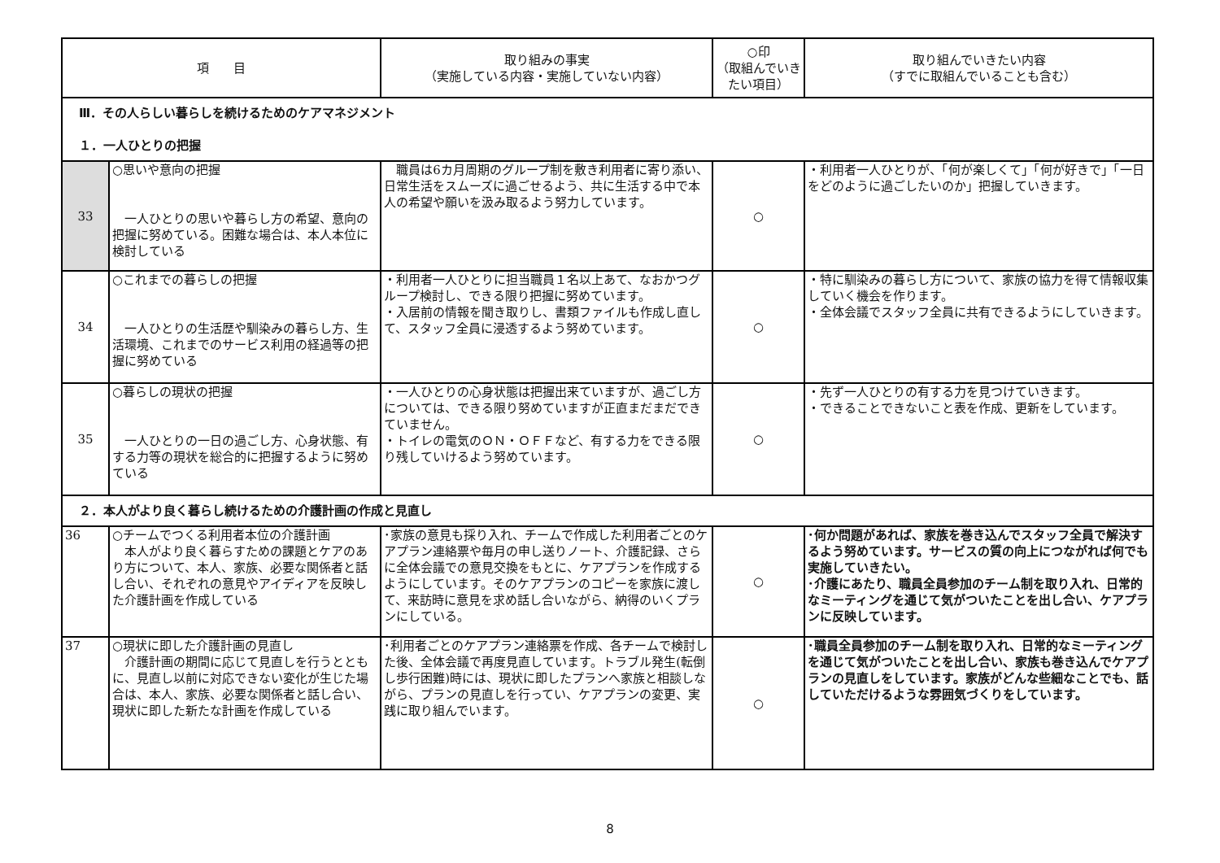| 項 目 | | 取り組みの事実 （実施している内容・実施していない内容） | ○印 （取組んでいきたい項目） | 取り組んでいきたい内容 （すでに取組んでいることも含む） |
| --- | --- | --- | --- | --- |
| Ⅲ．その人らしい暮らしを続けるためのケアマネジメント １．一人ひとりの把握 | | | | |
| 33 | ○思いや意向の把握 一人ひとりの思いや暮らし方の希望、意向の把握に努めている。困難な場合は、本人本位に検討している | 職員は6カ月周期のグループ制を敷き利用者に寄り添い、日常生活をスムーズに過ごせるよう、共に生活する中で本人の希望や願いを汲み取るよう努力しています。 | ○ | ・利用者一人ひとりが、「何が楽しくて」「何が好きで」「一日をどのように過ごしたいのか」把握していきます。 |
| 34 | ○これまでの暮らしの把握 一人ひとりの生活歴や馴染みの暮らし方、生活環境、これまでのサービス利用の経過等の把握に努めている | ・利用者一人ひとりに担当職員１名以上あて、なおかつグループ検討し、できる限り把握に努めています。 ・入居前の情報を聞き取りし、書類ファイルも作成し直して、スタッフ全員に浸透するよう努めています。 | ○ | ・特に馴染みの暮らし方について、家族の協力を得て情報収集していく機会を作ります。 ・全体会議でスタッフ全員に共有できるようにしていきます。 |
| 35 | ○暮らしの現状の把握 一人ひとりの一日の過ごし方、心身状態、有する力等の現状を総合的に把握するように努めている | ・一人ひとりの心身状態は把握出来ていますが、過ごし方については、できる限り努めていますが正直まだまだできていません。 ・トイレの電気のＯＮ・ＯＦＦなど、有する力をできる限り残していけるよう努めています。 | ○ | ・先ず一人ひとりの有する力を見つけていきます。 ・できることできないこと表を作成、更新をしています。 |
| ２．本人がより良く暮らし続けるための介護計画の作成と見直し | | | | |
| 36 | ○チームでつくる利用者本位の介護計画 本人がより良く暮らすための課題とケアのあり方について、本人、家族、必要な関係者と話し合い、それぞれの意見やアイディアを反映した介護計画を作成している | ･家族の意見も採り入れ、チームで作成した利用者ごとのケアプラン連絡票や毎月の申し送りノート、介護記録、さらに全体会議での意見交換をもとに、ケアプランを作成するようにしています。そのケアプランのコピーを家族に渡して、来訪時に意見を求め話し合いながら、納得のいくプランにしている。 | ○ | ･何か問題があれば、家族を巻き込んでスタッフ全員で解決するよう努めています。サービスの質の向上につながれば何でも実施していきたい。 ･介護にあたり、職員全員参加のチーム制を取り入れ、日常的なミーティングを通じて気がついたことを出し合い、ケアプランに反映しています。 |
| 37 | ○現状に即した介護計画の見直し 介護計画の期間に応じて見直しを行うとともに、見直し以前に対応できない変化が生じた場合は、本人、家族、必要な関係者と話し合い、現状に即した新たな計画を作成している | ･利用者ごとのケアプラン連絡票を作成、各チームで検討した後、全体会議で再度見直しています。トラブル発生(転倒し歩行困難)時には、現状に即したプランへ家族と相談しながら、プランの見直しを行ってい、ケアプランの変更、実践に取り組んでいます。 | ○ | ･職員全員参加のチーム制を取り入れ、日常的なミーティングを通じて気がついたことを出し合い、家族も巻き込んでケアプランの見直しをしています。家族がどんな些細なことでも、話していただけるような雰囲気づくりをしています。 |
8